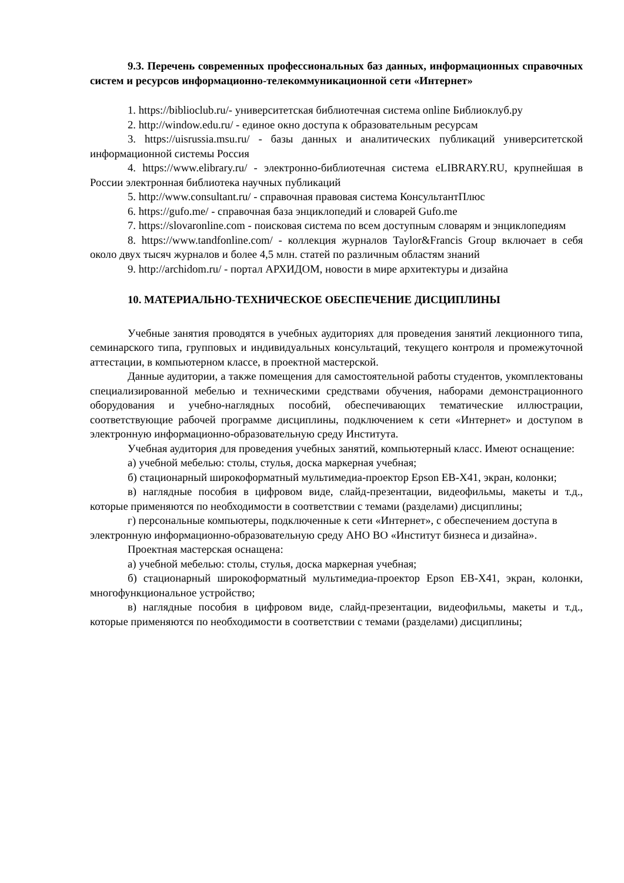9.3. Перечень современных профессиональных баз данных, информационных справочных систем и ресурсов информационно-телекоммуникационной сети «Интернет»
1. https://biblioclub.ru/- университетская библиотечная система online Библиоклуб.ру
2. http://window.edu.ru/ - единое окно доступа к образовательным ресурсам
3. https://uisrussia.msu.ru/ - базы данных и аналитических публикаций университетской информационной системы Россия
4. https://www.elibrary.ru/ - электронно-библиотечная система eLIBRARY.RU, крупнейшая в России электронная библиотека научных публикаций
5. http://www.consultant.ru/ - справочная правовая система КонсультантПлюс
6. https://gufo.me/ - справочная база энциклопедий и словарей Gufo.me
7. https://slovaronline.com - поисковая система по всем доступным словарям и энциклопедиям
8. https://www.tandfonline.com/ - коллекция журналов Taylor&Francis Group включает в себя около двух тысяч журналов и более 4,5 млн. статей по различным областям знаний
9. http://archidom.ru/ - портал АРХИДОМ, новости в мире архитектуры и дизайна
10. МАТЕРИАЛЬНО-ТЕХНИЧЕСКОЕ ОБЕСПЕЧЕНИЕ ДИСЦИПЛИНЫ
Учебные занятия проводятся в учебных аудиториях для проведения занятий лекционного типа, семинарского типа, групповых и индивидуальных консультаций, текущего контроля и промежуточной аттестации, в компьютерном классе, в проектной мастерской.
Данные аудитории, а также помещения для самостоятельной работы студентов, укомплектованы специализированной мебелью и техническими средствами обучения, наборами демонстрационного оборудования и учебно-наглядных пособий, обеспечивающих тематические иллюстрации, соответствующие рабочей программе дисциплины, подключением к сети «Интернет» и доступом в электронную информационно-образовательную среду Института.
Учебная аудитория для проведения учебных занятий, компьютерный класс. Имеют оснащение:
а) учебной мебелью: столы, стулья, доска маркерная учебная;
б) стационарный широкоформатный мультимедиа-проектор Epson EB-X41, экран, колонки;
в) наглядные пособия в цифровом виде, слайд-презентации, видеофильмы, макеты и т.д., которые применяются по необходимости в соответствии с темами (разделами) дисциплины;
г) персональные компьютеры, подключенные к сети «Интернет», с обеспечением доступа в электронную информационно-образовательную среду АНО ВО «Институт бизнеса и дизайна».
Проектная мастерская оснащена:
а) учебной мебелью: столы, стулья, доска маркерная учебная;
б) стационарный широкоформатный мультимедиа-проектор Epson EB-X41, экран, колонки, многофункциональное устройство;
в) наглядные пособия в цифровом виде, слайд-презентации, видеофильмы, макеты и т.д., которые применяются по необходимости в соответствии с темами (разделами) дисциплины;